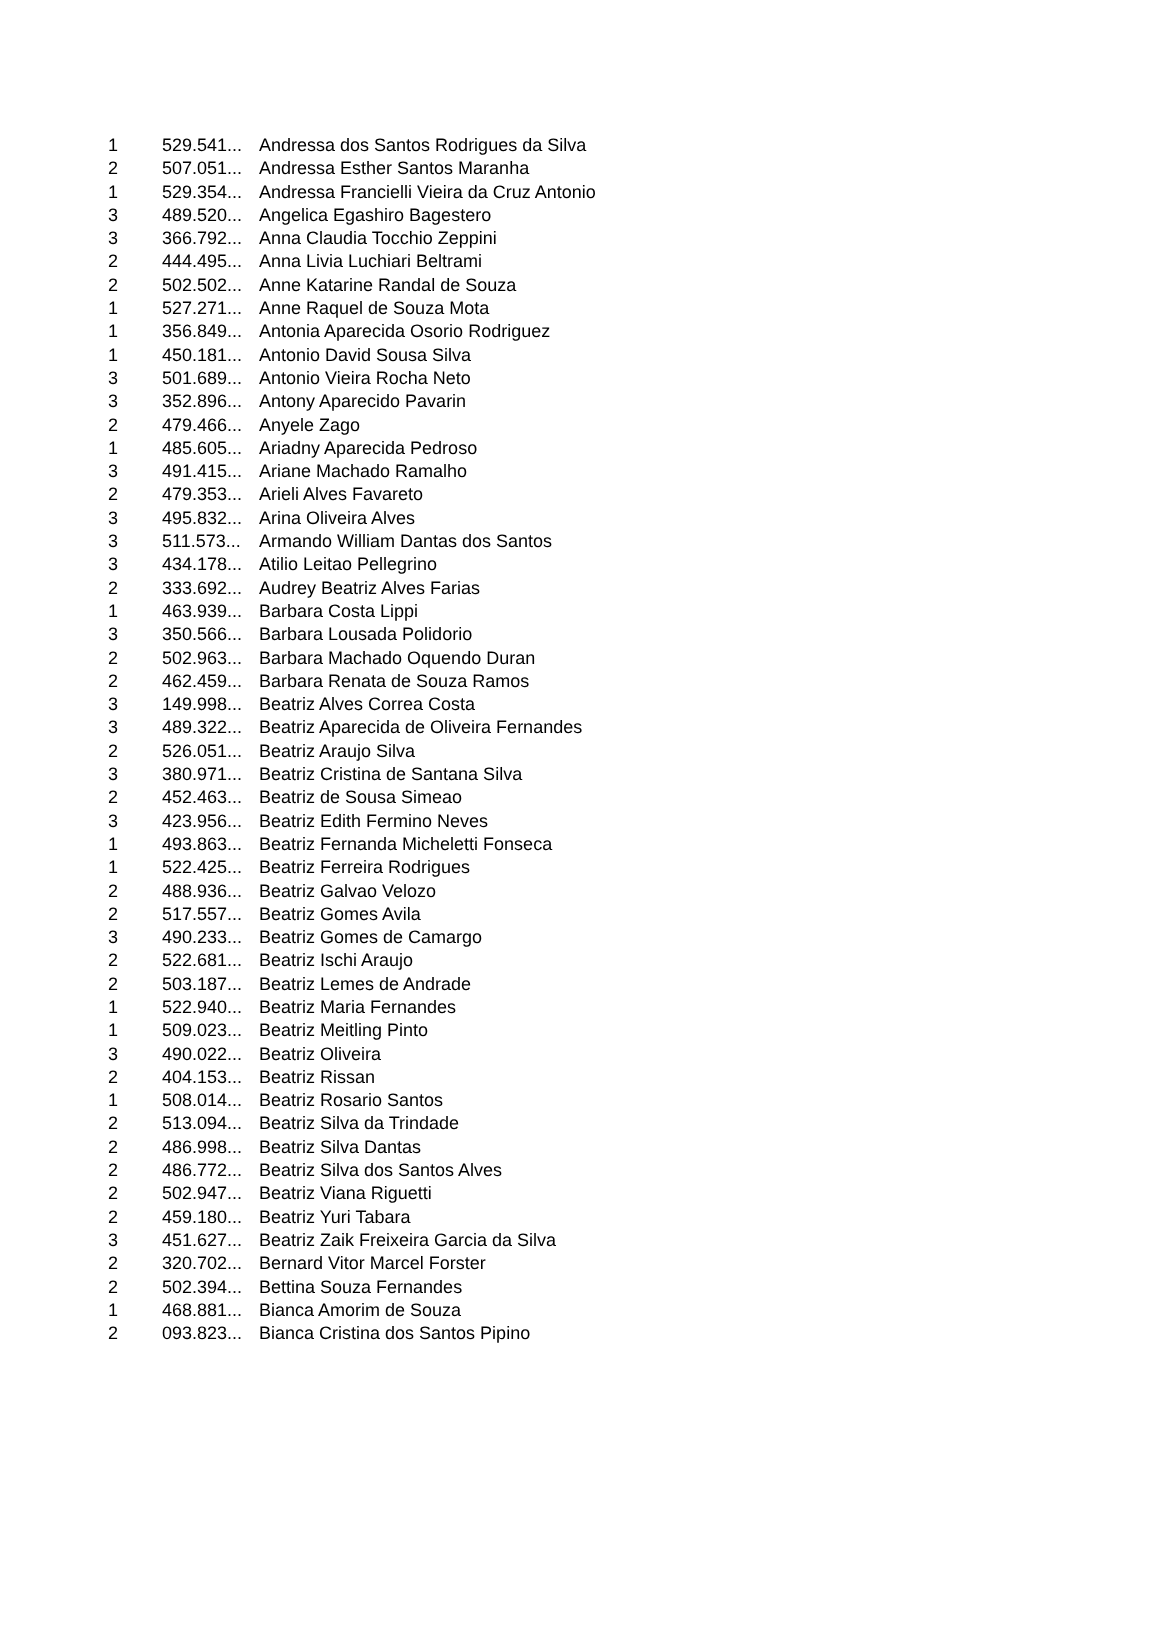| 1 | 529.541... | Andressa dos Santos Rodrigues da Silva |
| 2 | 507.051... | Andressa Esther Santos Maranha |
| 1 | 529.354... | Andressa Francielli Vieira da Cruz Antonio |
| 3 | 489.520... | Angelica Egashiro Bagestero |
| 3 | 366.792... | Anna Claudia Tocchio Zeppini |
| 2 | 444.495... | Anna Livia Luchiari Beltrami |
| 2 | 502.502... | Anne Katarine Randal de Souza |
| 1 | 527.271... | Anne Raquel de Souza Mota |
| 1 | 356.849... | Antonia Aparecida Osorio Rodriguez |
| 1 | 450.181... | Antonio David Sousa Silva |
| 3 | 501.689... | Antonio Vieira Rocha Neto |
| 3 | 352.896... | Antony Aparecido Pavarin |
| 2 | 479.466... | Anyele Zago |
| 1 | 485.605... | Ariadny Aparecida Pedroso |
| 3 | 491.415... | Ariane Machado Ramalho |
| 2 | 479.353... | Arieli Alves Favareto |
| 3 | 495.832... | Arina Oliveira Alves |
| 3 | 511.573... | Armando William Dantas dos Santos |
| 3 | 434.178... | Atilio Leitao Pellegrino |
| 2 | 333.692... | Audrey Beatriz Alves Farias |
| 1 | 463.939... | Barbara Costa Lippi |
| 3 | 350.566... | Barbara Lousada Polidorio |
| 2 | 502.963... | Barbara Machado Oquendo Duran |
| 2 | 462.459... | Barbara Renata de Souza Ramos |
| 3 | 149.998... | Beatriz Alves Correa Costa |
| 3 | 489.322... | Beatriz Aparecida de Oliveira Fernandes |
| 2 | 526.051... | Beatriz Araujo Silva |
| 3 | 380.971... | Beatriz Cristina de Santana Silva |
| 2 | 452.463... | Beatriz de Sousa Simeao |
| 3 | 423.956... | Beatriz Edith Fermino Neves |
| 1 | 493.863... | Beatriz Fernanda Micheletti Fonseca |
| 1 | 522.425... | Beatriz Ferreira Rodrigues |
| 2 | 488.936... | Beatriz Galvao Velozo |
| 2 | 517.557... | Beatriz Gomes Avila |
| 3 | 490.233... | Beatriz Gomes de Camargo |
| 2 | 522.681... | Beatriz Ischi Araujo |
| 2 | 503.187... | Beatriz Lemes de Andrade |
| 1 | 522.940... | Beatriz Maria Fernandes |
| 1 | 509.023... | Beatriz Meitling Pinto |
| 3 | 490.022... | Beatriz Oliveira |
| 2 | 404.153... | Beatriz Rissan |
| 1 | 508.014... | Beatriz Rosario Santos |
| 2 | 513.094... | Beatriz Silva da Trindade |
| 2 | 486.998... | Beatriz Silva Dantas |
| 2 | 486.772... | Beatriz Silva dos Santos Alves |
| 2 | 502.947... | Beatriz Viana Riguetti |
| 2 | 459.180... | Beatriz Yuri Tabara |
| 3 | 451.627... | Beatriz Zaik Freixeira Garcia da Silva |
| 2 | 320.702... | Bernard Vitor Marcel Forster |
| 2 | 502.394... | Bettina Souza Fernandes |
| 1 | 468.881... | Bianca Amorim de Souza |
| 2 | 093.823... | Bianca Cristina dos Santos Pipino |